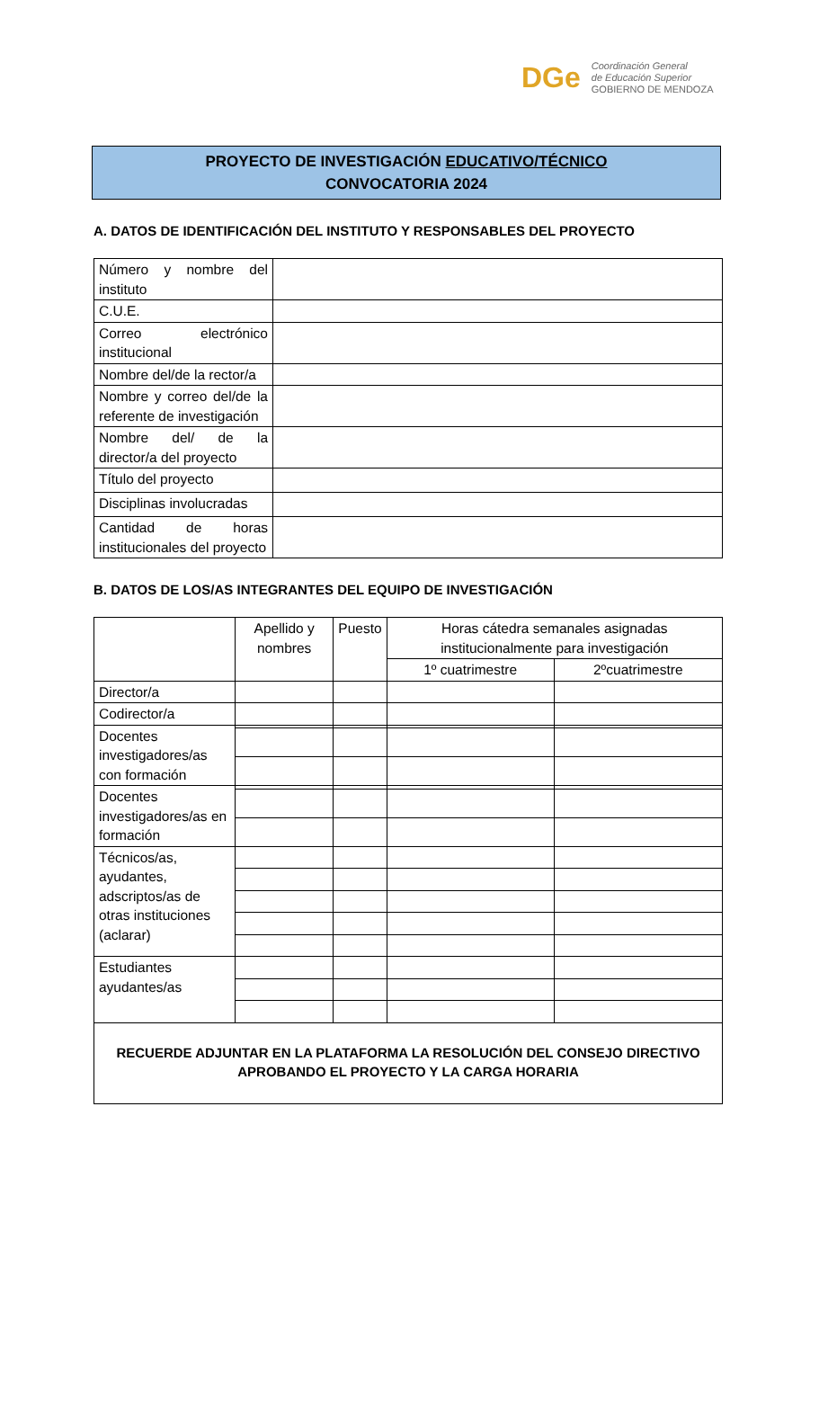DGe
Coordinación General
de Educación Superior
GOBIERNO DE MENDOZA
PROYECTO DE INVESTIGACIÓN EDUCATIVO/TÉCNICO
CONVOCATORIA 2024
A. DATOS DE IDENTIFICACIÓN DEL INSTITUTO Y RESPONSABLES DEL PROYECTO
| Número y nombre del instituto | |
| C.U.E. | |
| Correo electrónico institucional | |
| Nombre del/de la rector/a | |
| Nombre y correo del/de la referente de investigación | |
| Nombre del/ de la director/a del proyecto | |
| Título del proyecto | |
| Disciplinas involucradas | |
| Cantidad de horas institucionales del proyecto | |
B. DATOS DE LOS/AS INTEGRANTES DEL EQUIPO DE INVESTIGACIÓN
| | Apellido y nombres | Puesto | Horas cátedra semanales asignadas institucionalmente para investigación | |
| --- | --- | --- | --- | --- |
| | | | 1º cuatrimestre | 2ºcuatrimestre |
| Director/a | | | | |
| Codirector/a | | | | |
| Docentes investigadores/as con formación | | | | |
| Docentes investigadores/as en formación | | | | |
| Técnicos/as, ayudantes, adscriptos/as de otras instituciones (aclarar) | | | | |
| Estudiantes ayudantes/as | | | | |
| RECUERDE ADJUNTAR EN LA PLATAFORMA LA RESOLUCIÓN DEL CONSEJO DIRECTIVO APROBANDO EL PROYECTO Y LA CARGA HORARIA | | | | |